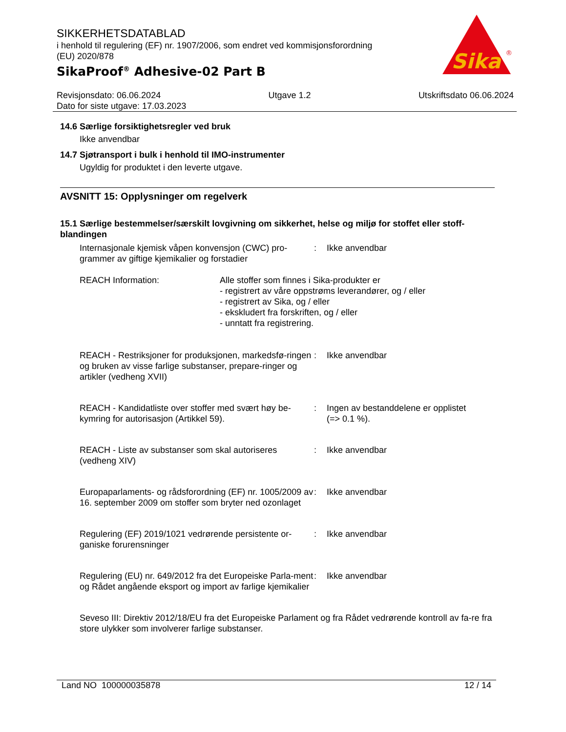SIKKERHETSDATABLAD
i henhold til regulering (EF) nr. 1907/2006, som endret ved kommisjonsforordning (EU) 2020/878
SikaProof<sup>®</sup> Adhesive-02 Part B
Sika
®
Revisjonsdato: 06.06.2024 Utgave 1.2 Utskriftsdato 06.06.2024
Dato for siste utgave: 17.03.2023
14.6 Særlige forsiktighetsregler ved bruk
Ikke anvendbar
14.7 Sjøtransport i bulk i henhold til IMO-instrumenter
Ugyldig for produktet i den leverte utgave.
AVSNITT 15: Opplysninger om regelverk
15.1 Særlige bestemmelser/særskilt lovgivning om sikkerhet, helse og miljø for stoffet eller stoff-blandingen
Internasjonale kjemisk våpen konvensjon (CWC) pro-grammer av giftige kjemikalier og forstadier
: Ikke anvendbar
REACH Information: Alle stoffer som finnes i Sika-produkter er
- registrert av våre oppstrøms leverandører, og / eller
- registrert av Sika, og / eller
- ekskludert fra forskriften, og / eller
- unntatt fra registrering.
REACH - Restriksjoner for produksjonen, markedsfø-ringen og bruken av visse farlige substanser, prepare-ringer og artikler (vedheng XVII)
: Ikke anvendbar
REACH - Kandidatliste over stoffer med svært høy be-kymring for autorisasjon (Artikkel 59).
: Ingen av bestanddelene er opplistet
(=> 0.1 %).
REACH - Liste av substanser som skal autoriseres (vedheng XIV)
: Ikke anvendbar
Europaparlaments- og rådsforordning (EF) nr. 1005/2009 av 16. september 2009 om stoffer som bryter ned ozonlaget
: Ikke anvendbar
Regulering (EF) 2019/1021 vedrørende persistente or-ganiske forurensninger
: Ikke anvendbar
Regulering (EU) nr. 649/2012 fra det Europeiske Parla-ment og Rådet angående eksport og import av farlige kjemikalier
: Ikke anvendbar
Seveso III: Direktiv 2012/18/EU fra det Europeiske Parlament og fra Rådet vedrørende kontroll av fa-re fra store ulykker som involverer farlige substanser.
Land NO 100000035878 12 / 14